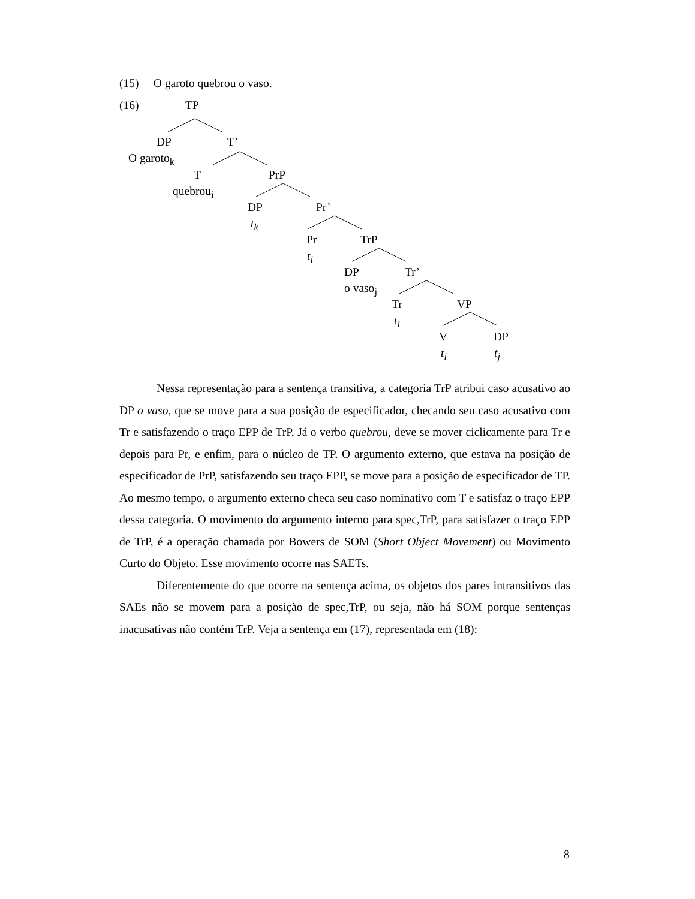(15) O garoto quebrou o vaso.
(16)
TP
DP T’
O garoto<sub>k</sub>
T PrP
quebrou<sub>i</sub>
DP Pr’
t<sub>k</sub>
Pr TrP
t<sub>i</sub>
DP Tr’
o vaso<sub>j</sub>
Tr VP
t<sub>i</sub>
V DP
t<sub>i</sub> t<sub>j</sub>
Nessa representação para a sentença transitiva, a categoria TrP atribui caso acusativo ao DP o vaso, que se move para a sua posição de especificador, checando seu caso acusativo com Tr e satisfazendo o traço EPP de TrP. Já o verbo quebrou, deve se mover ciclicamente para Tr e depois para Pr, e enfim, para o núcleo de TP. O argumento externo, que estava na posição de especificador de PrP, satisfazendo seu traço EPP, se move para a posição de especificador de TP. Ao mesmo tempo, o argumento externo checa seu caso nominativo com T e satisfaz o traço EPP dessa categoria. O movimento do argumento interno para spec,TrP, para satisfazer o traço EPP de TrP, é a operação chamada por Bowers de SOM (Short Object Movement) ou Movimento Curto do Objeto. Esse movimento ocorre nas SAETs.
Diferentemente do que ocorre na sentença acima, os objetos dos pares intransitivos das SAEs não se movem para a posição de spec,TrP, ou seja, não há SOM porque sentenças inacusativas não contém TrP. Veja a sentença em (17), representada em (18):
8